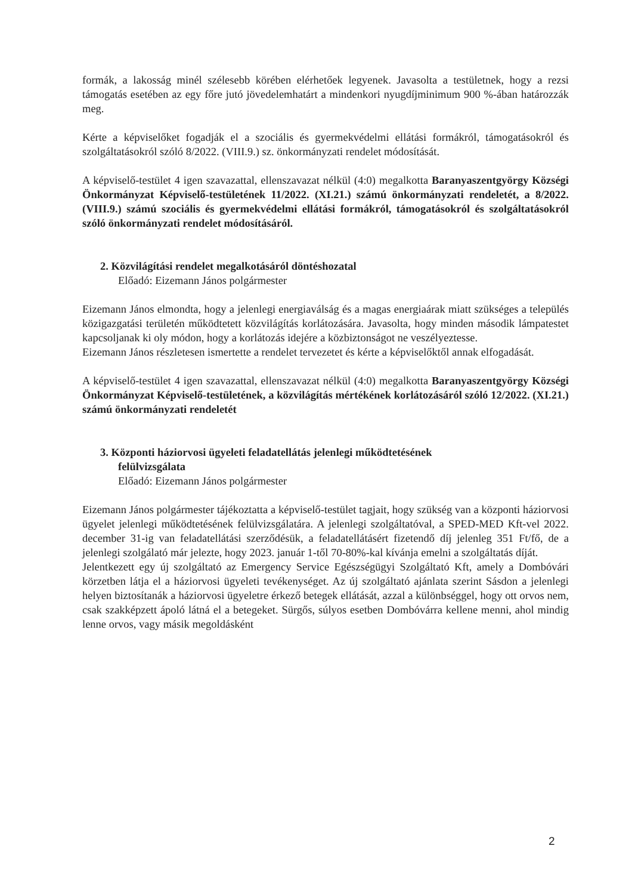formák, a lakosság minél szélesebb körében elérhetőek legyenek. Javasolta a testületnek, hogy a rezsi támogatás esetében az egy főre jutó jövedelemhatárt a mindenkori nyugdíjminimum 900 %-ában határozzák meg.
Kérte a képviselőket fogadják el a szociális és gyermekvédelmi ellátási formákról, támogatásokról és szolgáltatásokról szóló 8/2022. (VIII.9.) sz. önkormányzati rendelet módosítását.
A képviselő-testület 4 igen szavazattal, ellenszavazat nélkül (4:0) megalkotta Baranyaszentgyörgy Községi Önkormányzat Képviselő-testületének 11/2022. (XI.21.) számú önkormányzati rendeletét, a 8/2022. (VIII.9.) számú szociális és gyermekvédelmi ellátási formákról, támogatásokról és szolgáltatásokról szóló önkormányzati rendelet módosításáról.
2. Közvilágítási rendelet megalkotásáról döntéshozatal
Előadó: Eizemann János polgármester
Eizemann János elmondta, hogy a jelenlegi energiaválság és a magas energiaárak miatt szükséges a település közigazgatási területén működtetett közvilágítás korlátozására. Javasolta, hogy minden második lámpatestet kapcsoljanak ki oly módon, hogy a korlátozás idejére a közbiztonságot ne veszélyeztesse.
Eizemann János részletesen ismertette a rendelet tervezetet és kérte a képviselőktől annak elfogadását.
A képviselő-testület 4 igen szavazattal, ellenszavazat nélkül (4:0) megalkotta Baranyaszentgyörgy Községi Önkormányzat Képviselő-testületének, a közvilágítás mértékének korlátozásáról szóló 12/2022. (XI.21.) számú önkormányzati rendeletét
3. Központi háziorvosi ügyeleti feladatellátás jelenlegi működtetésének
felülvizsgálata
Előadó: Eizemann János polgármester
Eizemann János polgármester tájékoztatta a képviselő-testület tagjait, hogy szükség van a központi háziorvosi ügyelet jelenlegi működtetésének felülvizsgálatára. A jelenlegi szolgáltatóval, a SPED-MED Kft-vel 2022. december 31-ig van feladatellátási szerződésük, a feladatellátásért fizetendő díj jelenleg 351 Ft/fő, de a jelenlegi szolgálató már jelezte, hogy 2023. január 1-től 70-80%-kal kívánja emelni a szolgáltatás díját.
Jelentkezett egy új szolgáltató az Emergency Service Egészségügyi Szolgáltató Kft, amely a Dombóvári körzetben látja el a háziorvosi ügyeleti tevékenységet. Az új szolgáltató ajánlata szerint Sásdon a jelenlegi helyen biztosítanák a háziorvosi ügyeletre érkező betegek ellátását, azzal a különbséggel, hogy ott orvos nem, csak szakképzett ápoló látná el a betegeket. Sürgős, súlyos esetben Dombóvárra kellene menni, ahol mindig lenne orvos, vagy másik megoldásként
2